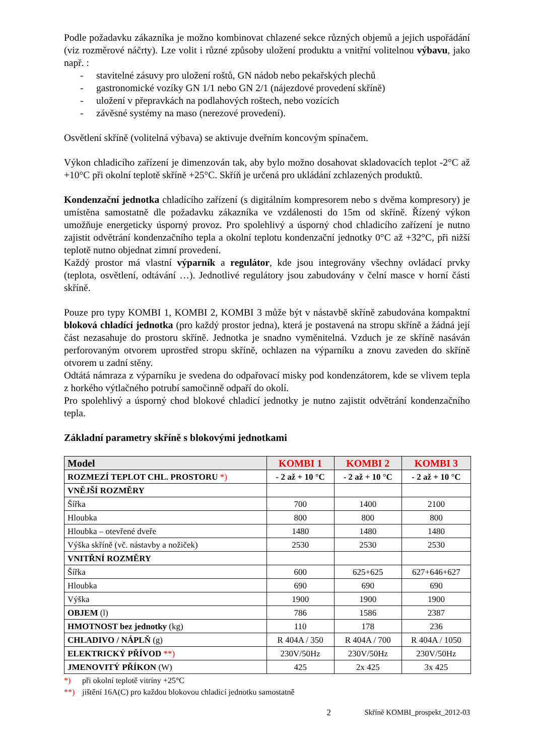Podle požadavku zákazníka je možno kombinovat chlazené sekce různých objemů a jejich uspořádání (viz rozměrové náčrty). Lze volit i různé způsoby uložení produktu a vnitřní volitelnou výbavu, jako např. :
- stavitelné zásuvy pro uložení roštů, GN nádob nebo pekařských plechů
- gastronomické vozíky GN 1/1 nebo GN 2/1 (nájezdové provedení skříně)
- uložení v přepravkách na podlahových roštech, nebo vozících
- závěsné systémy na maso (nerezové provedení).
Osvětlení skříně (volitelná výbava) se aktivuje dveřním koncovým spínačem.
Výkon chladicího zařízení je dimenzován tak, aby bylo možno dosahovat skladovacích teplot -2°C až +10°C při okolní teplotě skříně +25°C. Skříň je určená pro ukládání zchlazených produktů.
Kondenzační jednotka chladícího zařízení (s digitálním kompresorem nebo s dvěma kompresory) je umístěna samostatně dle požadavku zákazníka ve vzdálenosti do 15m od skříně. Řízený výkon umožňuje energeticky úsporný provoz. Pro spolehlivý a úsporný chod chladicího zařízení je nutno zajistit odvětrání kondenzačního tepla a okolní teplotu kondenzační jednotky 0°C až +32°C, při nižší teplotě nutno objednat zimní provedení.
Každý prostor má vlastní výparník a regulátor, kde jsou integrovány všechny ovládací prvky (teplota, osvětlení, odtávání …). Jednotlivé regulátory jsou zabudovány v čelní masce v horní části skříně.
Pouze pro typy KOMBI 1, KOMBI 2, KOMBI 3 může být v nástavbě skříně zabudována kompaktní bloková chladící jednotka (pro každý prostor jedna), která je postavená na stropu skříně a žádná její část nezasahuje do prostoru skříně. Jednotka je snadno vyměnitelná. Vzduch je ze skříně nasáván perforovaným otvorem uprostřed stropu skříně, ochlazen na výparníku a znovu zaveden do skříně otvorem u zadní stěny.
Odtátá námraza z výparníku je svedena do odpařovací misky pod kondenzátorem, kde se vlivem tepla z horkého výtlačného potrubí samočinně odpaří do okolí.
Pro spolehlivý a úsporný chod blokové chladicí jednotky je nutno zajistit odvětrání kondenzačního tepla.
Základní parametry skříně s blokovými jednotkami
| Model | KOMBI 1 | KOMBI 2 | KOMBI 3 |
| --- | --- | --- | --- |
| ROZMEZÍ TEPLOT CHL. PROSTORU *) | - 2 až + 10 °C | - 2 až + 10 °C | - 2 až + 10 °C |
| VNĚJŠÍ ROZMĚRY | | | |
| Šířka | 700 | 1400 | 2100 |
| Hloubka | 800 | 800 | 800 |
| Hloubka – otevřené dveře | 1480 | 1480 | 1480 |
| Výška skříně (vč. nástavby a nožiček) | 2530 | 2530 | 2530 |
| VNITŘNÍ ROZMĚRY | | | |
| Šířka | 600 | 625+625 | 627+646+627 |
| Hloubka | 690 | 690 | 690 |
| Výška | 1900 | 1900 | 1900 |
| OBJEM (l) | 786 | 1586 | 2387 |
| HMOTNOST bez jednotky (kg) | 110 | 178 | 236 |
| CHLADIVO / NÁPLŇ (g) | R 404A / 350 | R 404A / 700 | R 404A / 1050 |
| ELEKTRICKÝ PŘÍVOD **) | 230V/50Hz | 230V/50Hz | 230V/50Hz |
| JMENOVITÝ PŘÍKON (W) | 425 | 2x 425 | 3x 425 |
*) při okolní teplotě vitríny +25°C
**) jištění 16A(C) pro každou blokovou chladicí jednotku samostatně
2 Skříně KOMBI_prospekt_2012-03